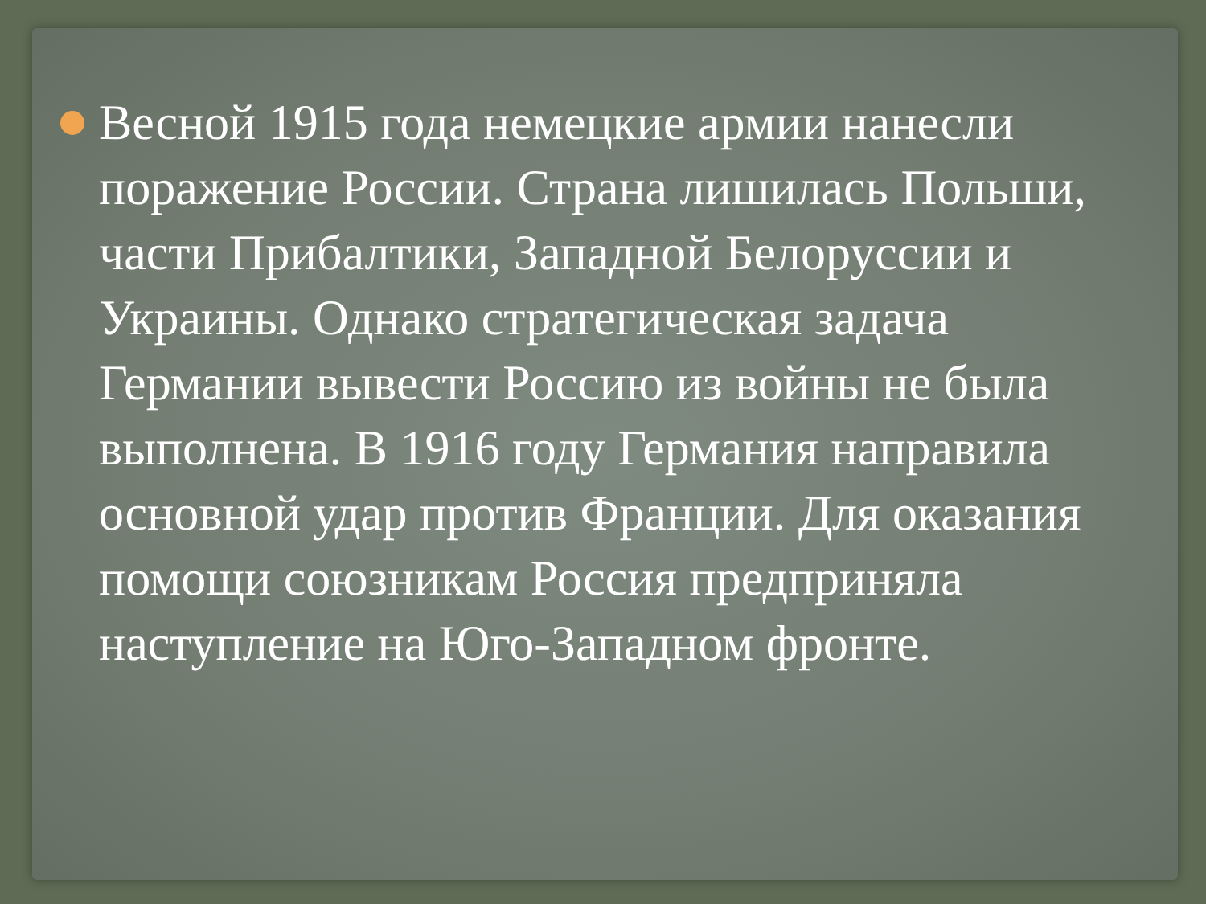Весной 1915 года немецкие армии нанесли поражение России. Страна лишилась Польши, части Прибалтики, Западной Белоруссии и Украины. Однако стратегическая задача Германии вывести Россию из войны не была выполнена. В 1916 году Германия направила основной удар против Франции. Для оказания помощи союзникам Россия предприняла наступление на Юго-Западном фронте.